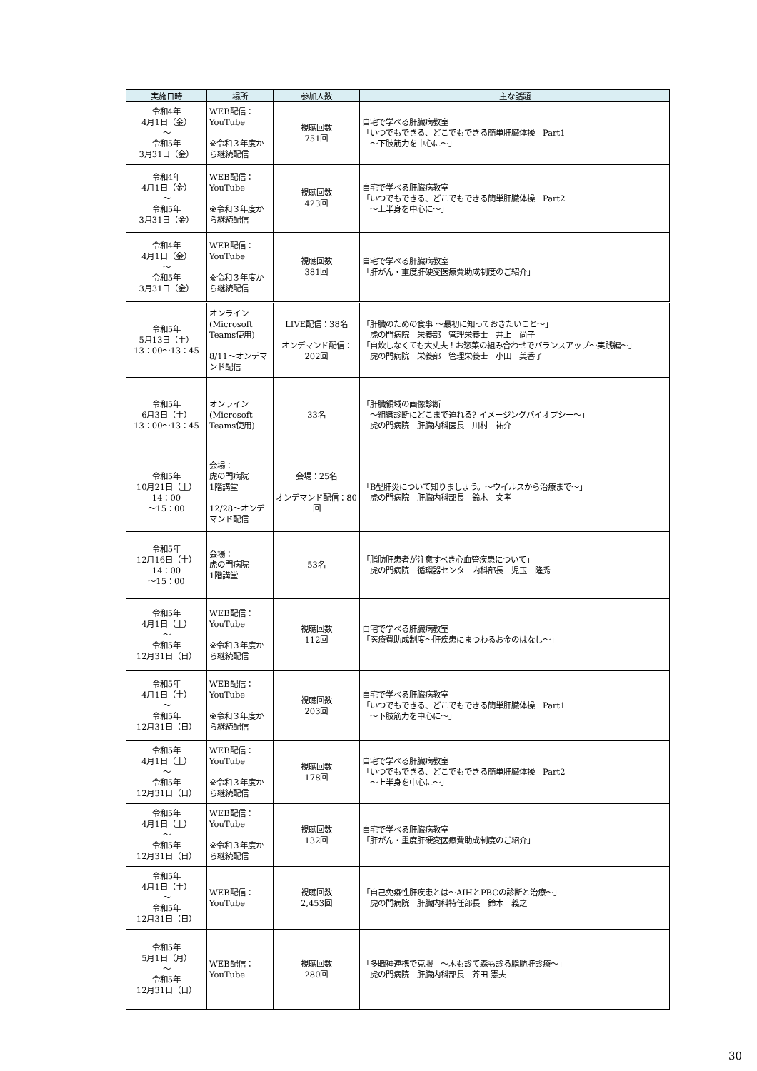| 実施日時 | 場所 | 参加人数 | 主な話題 |
| --- | --- | --- | --- |
| 令和4年 4月1日（金） ～ 令和5年 3月31日（金） | WEB配信： YouTube ※令和３年度から継続配信 | 視聴回数 751回 | 自宅で学べる肝臓病教室 「いつでもできる、どこでもできる簡単肝臓体操 Part1 ～下肢筋力を中心に～」 |
| 令和4年 4月1日（金） ～ 令和5年 3月31日（金） | WEB配信： YouTube ※令和３年度から継続配信 | 視聴回数 423回 | 自宅で学べる肝臓病教室 「いつでもできる、どこでもできる簡単肝臓体操 Part2 ～上半身を中心に～」 |
| 令和4年 4月1日（金） ～ 令和5年 3月31日（金） | WEB配信： YouTube ※令和３年度から継続配信 | 視聴回数 381回 | 自宅で学べる肝臓病教室 「肝がん・重度肝硬変医療費助成制度のご紹介」 |
| 令和5年 5月13日（土） 13：00～13：45 | オンライン (Microsoft Teams使用) 8/11～オンデマンド配信 | LIVE配信：38名 オンデマンド配信：202回 | 「肝臓のための食事 ～最初に知っておきたいこと～」 虎の門病院 栄養部 管理栄養士 井上 尚子 「自炊しなくても大丈夫！お惣菜の組み合わせでバランスアップ～実践編～」 虎の門病院 栄養部 管理栄養士 小田 美香子 |
| 令和5年 6月3日（土） 13：00～13：45 | オンライン (Microsoft Teams使用) | 33名 | 「肝臓領域の画像診断 ～組織診断にどこまで迫れる? イメージングバイオプシー～」 虎の門病院 肝臓内科医長 川村 祐介 |
| 令和5年 10月21日（土） 14：00 ～15：00 | 会場： 虎の門病院 1階講堂 12/28～オンデマンド配信 | 会場：25名 オンデマンド配信：80回 | 「B型肝炎について知りましょう。～ウイルスから治療まで～」 虎の門病院 肝臓内科部長 鈴木 文孝 |
| 令和5年 12月16日（土） 14：00 ～15：00 | 会場： 虎の門病院 1階講堂 | 53名 | 「脂肪肝患者が注意すべき心血管疾患について」 虎の門病院 循環器センター内科部長 児玉 隆秀 |
| 令和5年 4月1日（土） ～ 令和5年 12月31日（日） | WEB配信： YouTube ※令和３年度から継続配信 | 視聴回数 112回 | 自宅で学べる肝臓病教室 「医療費助成制度～肝疾患にまつわるお金のはなし～」 |
| 令和5年 4月1日（土） ～ 令和5年 12月31日（日） | WEB配信： YouTube ※令和３年度から継続配信 | 視聴回数 203回 | 自宅で学べる肝臓病教室 「いつでもできる、どこでもできる簡単肝臓体操 Part1 ～下肢筋力を中心に～」 |
| 令和5年 4月1日（土） ～ 令和5年 12月31日（日） | WEB配信： YouTube ※令和３年度から継続配信 | 視聴回数 178回 | 自宅で学べる肝臓病教室 「いつでもできる、どこでもできる簡単肝臓体操 Part2 ～上半身を中心に～」 |
| 令和5年 4月1日（土） ～ 令和5年 12月31日（日） | WEB配信： YouTube ※令和３年度から継続配信 | 視聴回数 132回 | 自宅で学べる肝臓病教室 「肝がん・重度肝硬変医療費助成制度のご紹介」 |
| 令和5年 4月1日（土） ～ 令和5年 12月31日（日） | WEB配信： YouTube | 視聴回数 2,453回 | 「自己免疫性肝疾患とは～AIHとPBCの診断と治療～」 虎の門病院 肝臓内科特任部長 鈴木 義之 |
| 令和5年 5月1日（月） ～ 令和5年 12月31日（日） | WEB配信： YouTube | 視聴回数 280回 | 「多職種連携で克服 ～木も診て森も診る脂肪肝診療～」 虎の門病院 肝臓内科部長 芥田 憲夫 |
30